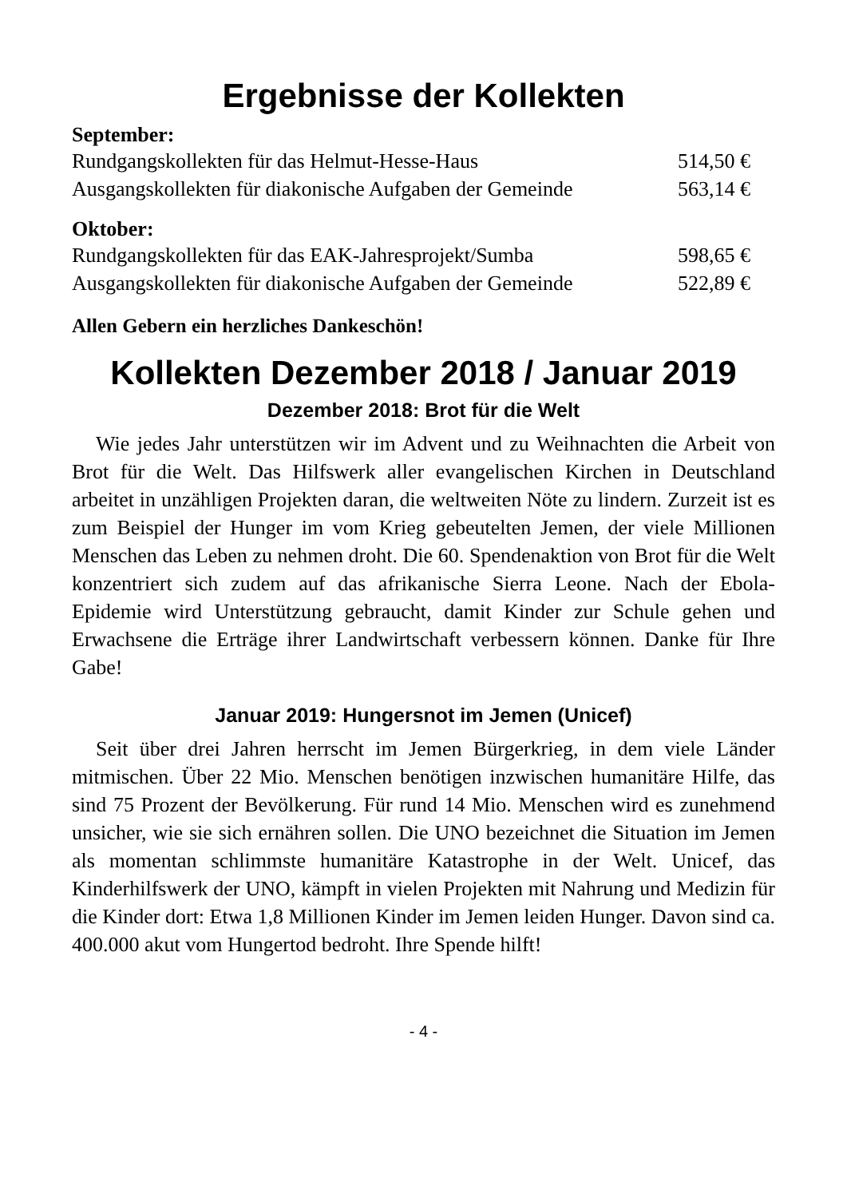Ergebnisse der Kollekten
September:
| Rundgangskollekten für das Helmut-Hesse-Haus | 514,50 € |
| Ausgangskollekten für diakonische Aufgaben der Gemeinde | 563,14 € |
Oktober:
| Rundgangskollekten für das EAK-Jahresprojekt/Sumba | 598,65 € |
| Ausgangskollekten für diakonische Aufgaben der Gemeinde | 522,89 € |
Allen Gebern ein herzliches Dankeschön!
Kollekten Dezember 2018 / Januar 2019
Dezember 2018: Brot für die Welt
Wie jedes Jahr unterstützen wir im Advent und zu Weihnachten die Arbeit von Brot für die Welt. Das Hilfswerk aller evangelischen Kirchen in Deutschland arbeitet in unzähligen Projekten daran, die weltweiten Nöte zu lindern. Zurzeit ist es zum Beispiel der Hunger im vom Krieg gebeutelten Jemen, der viele Millionen Menschen das Leben zu nehmen droht. Die 60. Spendenaktion von Brot für die Welt konzentriert sich zudem auf das afrikanische Sierra Leone. Nach der Ebola-Epidemie wird Unterstützung gebraucht, damit Kinder zur Schule gehen und Erwachsene die Erträge ihrer Landwirtschaft verbessern können. Danke für Ihre Gabe!
Januar 2019: Hungersnot im Jemen (Unicef)
Seit über drei Jahren herrscht im Jemen Bürgerkrieg, in dem viele Länder mitmischen. Über 22 Mio. Menschen benötigen inzwischen humanitäre Hilfe, das sind 75 Prozent der Bevölkerung. Für rund 14 Mio. Menschen wird es zunehmend unsicher, wie sie sich ernähren sollen. Die UNO bezeichnet die Situation im Jemen als momentan schlimmste humanitäre Katastrophe in der Welt. Unicef, das Kinderhilfswerk der UNO, kämpft in vielen Projekten mit Nahrung und Medizin für die Kinder dort: Etwa 1,8 Millionen Kinder im Jemen leiden Hunger. Davon sind ca. 400.000 akut vom Hungertod bedroht. Ihre Spende hilft!
- 4 -